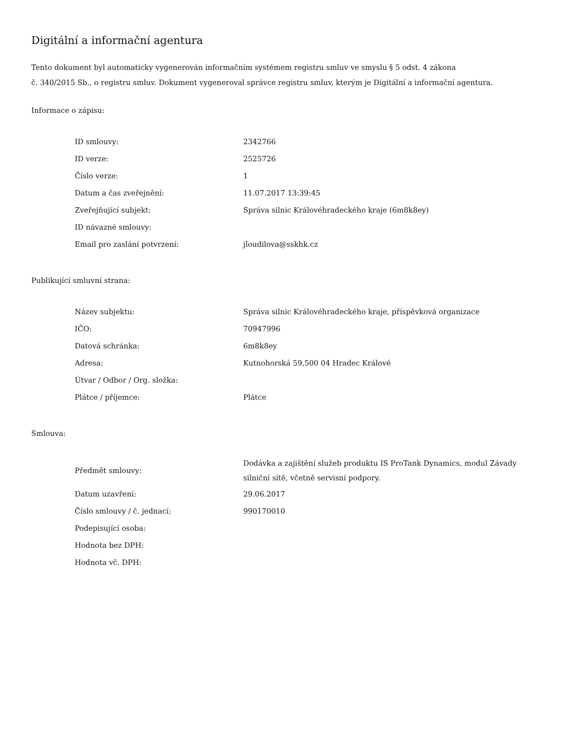Digitální a informační agentura
Tento dokument byl automaticky vygenerován informačním systémem registru smluv ve smyslu § 5 odst. 4 zákona
č. 340/2015 Sb., o registru smluv. Dokument vygeneroval správce registru smluv, kterým je Digitální a informační agentura.
Informace o zápisu:
| ID smlouvy: | 2342766 |
| ID verze: | 2525726 |
| Číslo verze: | 1 |
| Datum a čas zveřejnění: | 11.07.2017 13:39:45 |
| Zveřejňující subjekt: | Správa silnic Královéhradeckého kraje (6m8k8ey) |
| ID návazné smlouvy: | |
| Email pro zaslání potvrzení: | jloudilova@sskhk.cz |
Publikující smluvní strana:
| Název subjektu: | Správa silnic Královéhradeckého kraje, příspěvková organizace |
| IČO: | 70947996 |
| Datová schránka: | 6m8k8ey |
| Adresa: | Kutnohorská 59,500 04 Hradec Králové |
| Útvar / Odbor / Org. složka: | |
| Plátce / příjemce: | Plátce |
Smlouva:
| Předmět smlouvy: | Dodávka a zajištění služeb produktu IS ProTank Dynamics, modul Závady silniční sítě, včetně servisní podpory. |
| Datum uzavření: | 29.06.2017 |
| Číslo smlouvy / č. jednací: | 990170010 |
| Podepisující osoba: | |
| Hodnota bez DPH: | |
| Hodnota vč. DPH: | |